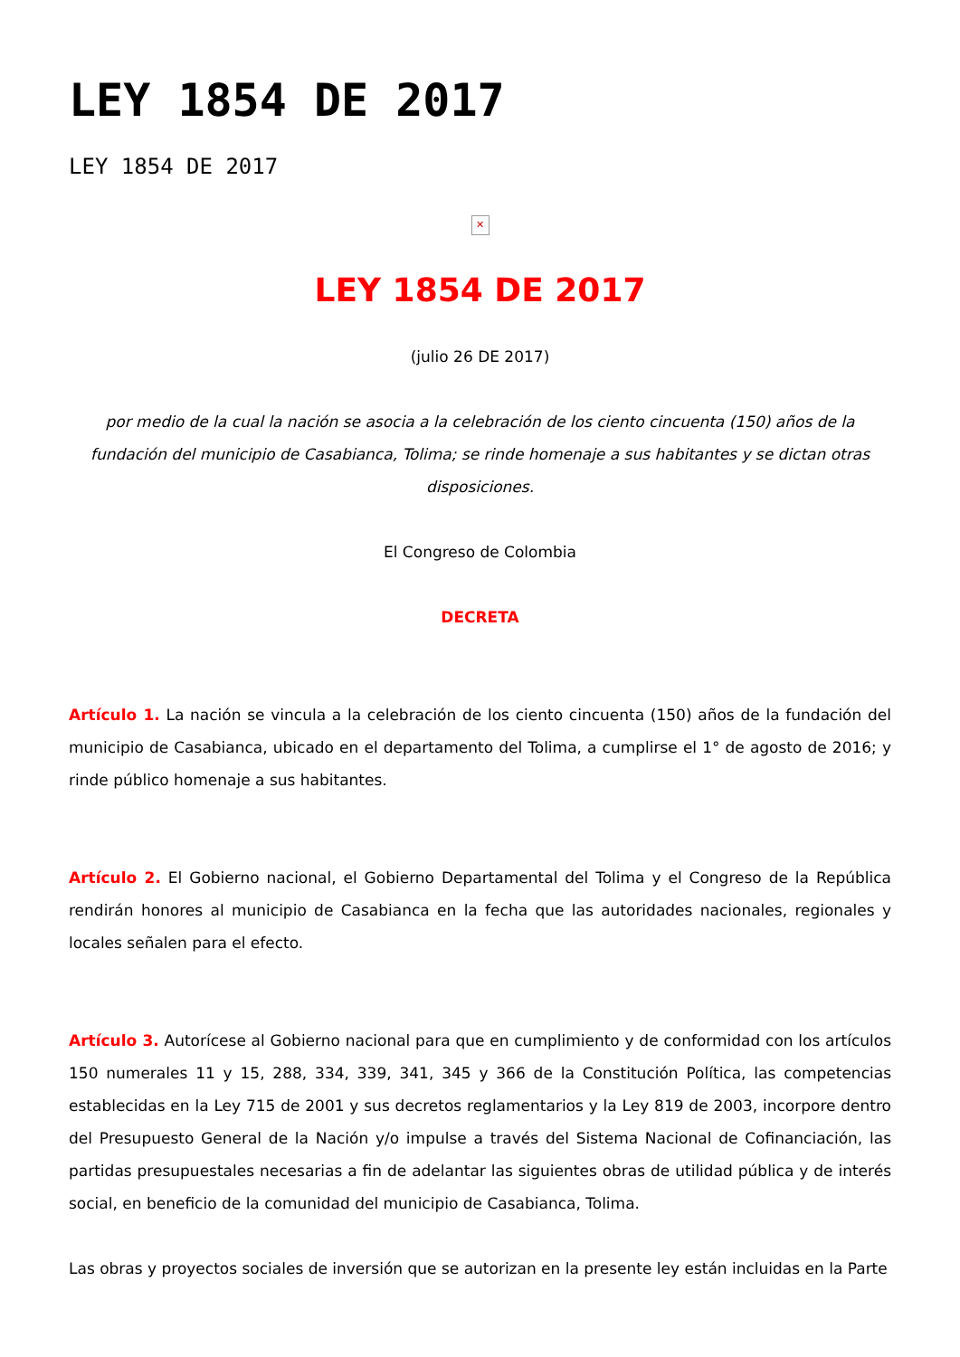LEY 1854 DE 2017
LEY 1854 DE 2017
✕
LEY 1854 DE 2017
(julio 26 DE 2017)
por medio de la cual la nación se asocia a la celebración de los ciento cincuenta (150) años de la fundación del municipio de Casabianca, Tolima; se rinde homenaje a sus habitantes y se dictan otras disposiciones.
El Congreso de Colombia
DECRETA
Artículo 1. La nación se vincula a la celebración de los ciento cincuenta (150) años de la fundación del municipio de Casabianca, ubicado en el departamento del Tolima, a cumplirse el 1° de agosto de 2016; y rinde público homenaje a sus habitantes.
Artículo 2. El Gobierno nacional, el Gobierno Departamental del Tolima y el Congreso de la República rendirán honores al municipio de Casabianca en la fecha que las autoridades nacionales, regionales y locales señalen para el efecto.
Artículo 3. Autorícese al Gobierno nacional para que en cumplimiento y de conformidad con los artículos 150 numerales 11 y 15, 288, 334, 339, 341, 345 y 366 de la Constitución Política, las competencias establecidas en la Ley 715 de 2001 y sus decretos reglamentarios y la Ley 819 de 2003, incorpore dentro del Presupuesto General de la Nación y/o impulse a través del Sistema Nacional de Cofinanciación, las partidas presupuestales necesarias a fin de adelantar las siguientes obras de utilidad pública y de interés social, en beneficio de la comunidad del municipio de Casabianca, Tolima.
Las obras y proyectos sociales de inversión que se autorizan en la presente ley están incluidas en la Parte